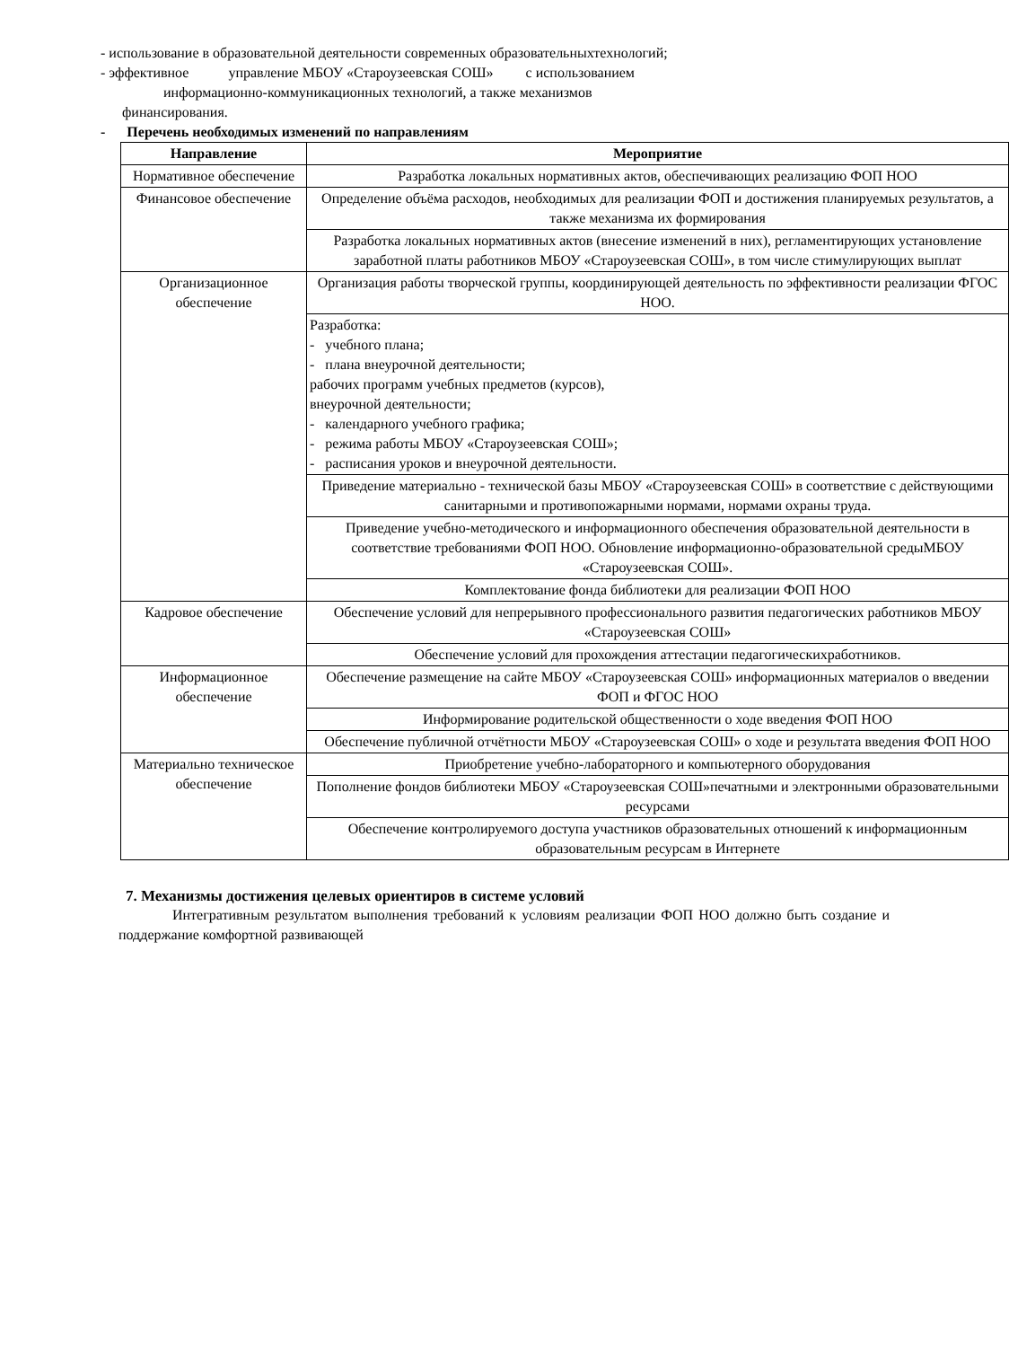- использование в образовательной деятельности современных образовательныхтехнологий;
- эффективное управление МБОУ «Староузеевская СОШ» с использованием
информационно-коммуникационных технологий, а также механизмов
финансирования.
- Перечень необходимых изменений по направлениям
| Направление | Мероприятие |
| --- | --- |
| Нормативное обеспечение | Разработка локальных нормативных актов, обеспечивающих реализацию ФОП НОО |
| Финансовое обеспечение | Определение объёма расходов, необходимых для реализации ФОП и достижения планируемых результатов, а также механизма их формирования |
| | Разработка локальных нормативных актов (внесение изменений в них), регламентирующих установление заработной платы работников МБОУ «Староузеевская СОШ», в том числе стимулирующих выплат |
| Организационное обеспечение | Организация работы творческой группы, координирующей деятельность по эффективности реализации ФГОС НОО. |
| | Разработка: - учебного плана; - плана внеурочной деятельности; рабочих программ учебных предметов (курсов), внеурочной деятельности; - календарного учебного графика; - режима работы МБОУ «Староузеевская СОШ»; - расписания уроков и внеурочной деятельности. |
| | Приведение материально - технической базы МБОУ «Староузеевская СОШ» в соответствие с действующими санитарными и противопожарными нормами, нормами охраны труда. |
| | Приведение учебно-методического и информационного обеспечения образовательной деятельности в соответствие требованиями ФОП НОО. Обновление информационно-образовательной средыМБОУ «Староузеевская СОШ». |
| | Комплектование фонда библиотеки для реализации ФОП НОО |
| Кадровое обеспечение | Обеспечение условий для непрерывного профессионального развития педагогических работников МБОУ «Староузеевская СОШ» |
| | Обеспечение условий для прохождения аттестации педагогическихработников. |
| Информационное обеспечение | Обеспечение размещение на сайте МБОУ «Староузеевская СОШ» информационных материалов о введении ФОП и ФГОС НОО |
| | Информирование родительской общественности о ходе введения ФОП НОО |
| | Обеспечение публичной отчётности МБОУ «Староузеевская СОШ» о ходе и результата введения ФОП НОО |
| Материально техническое обеспечение | Приобретение учебно-лабораторного и компьютерного оборудования |
| | Пополнение фондов библиотеки МБОУ «Староузеевская СОШ»печатными и электронными образовательными ресурсами |
| | Обеспечение контролируемого доступа участников образовательных отношений к информационным образовательным ресурсам в Интернете |
7. Механизмы достижения целевых ориентиров в системе условий
Интегративным результатом выполнения требований к условиям реализации ФОП НОО должно быть создание и поддержание комфортной развивающей